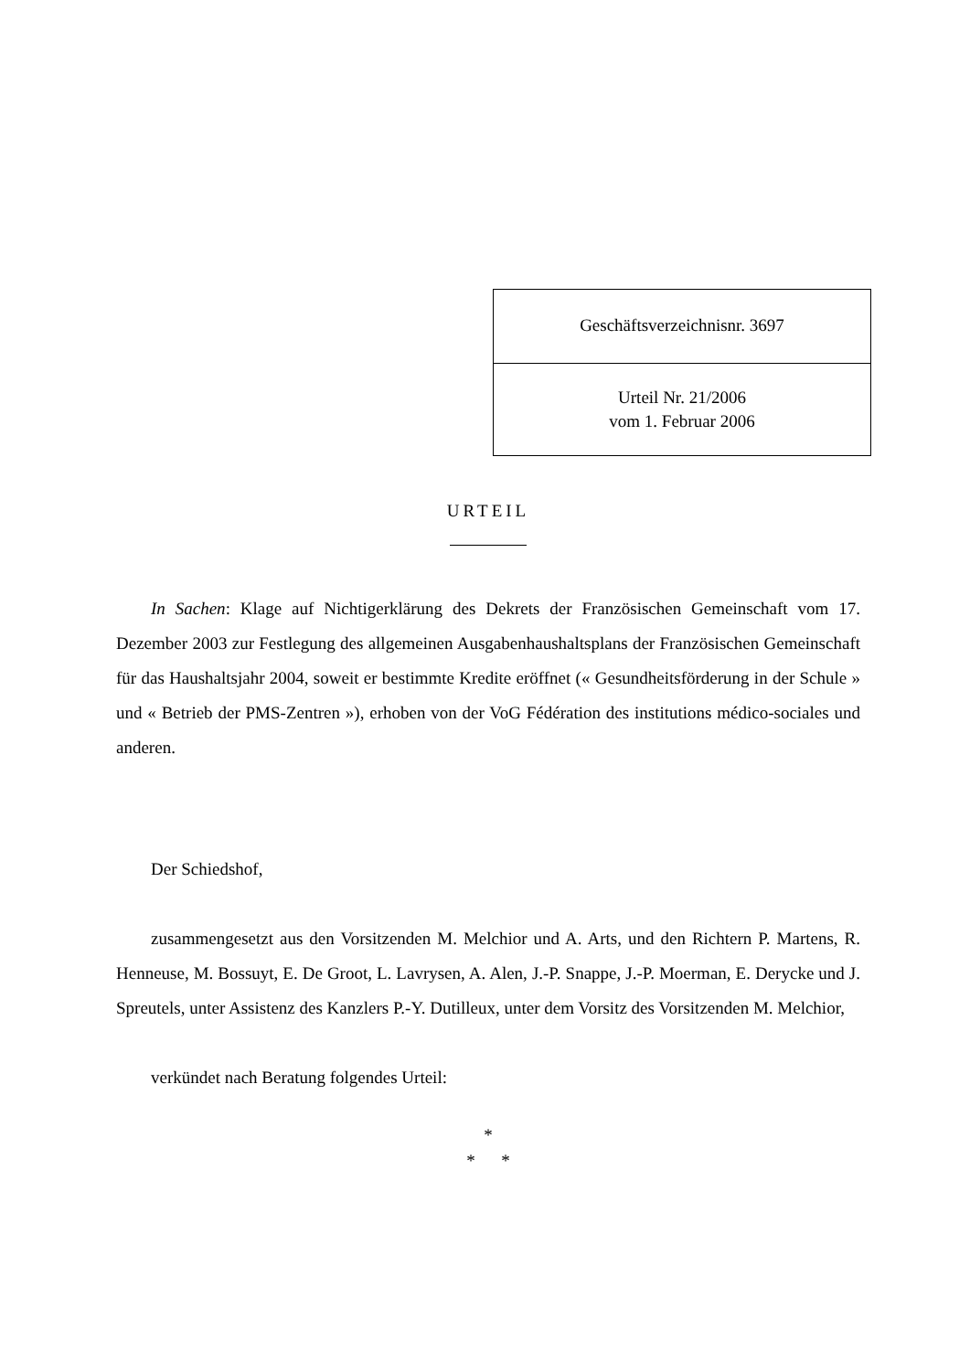Geschäftsverzeichnisnr. 3697
Urteil Nr. 21/2006
vom 1. Februar 2006
URTEIL
In Sachen: Klage auf Nichtigerklärung des Dekrets der Französischen Gemeinschaft vom 17. Dezember 2003 zur Festlegung des allgemeinen Ausgabenhaushaltsplans der Französischen Gemeinschaft für das Haushaltsjahr 2004, soweit er bestimmte Kredite eröffnet (« Gesundheitsförderung in der Schule » und « Betrieb der PMS-Zentren »), erhoben von der VoG Fédération des institutions médico-sociales und anderen.
Der Schiedshof,
zusammengesetzt aus den Vorsitzenden M. Melchior und A. Arts, und den Richtern P. Martens, R. Henneuse, M. Bossuyt, E. De Groot, L. Lavrysen, A. Alen, J.-P. Snappe, J.-P. Moerman, E. Derycke und J. Spreutels, unter Assistenz des Kanzlers P.-Y. Dutilleux, unter dem Vorsitz des Vorsitzenden M. Melchior,
verkündet nach Beratung folgendes Urteil:
*
* *